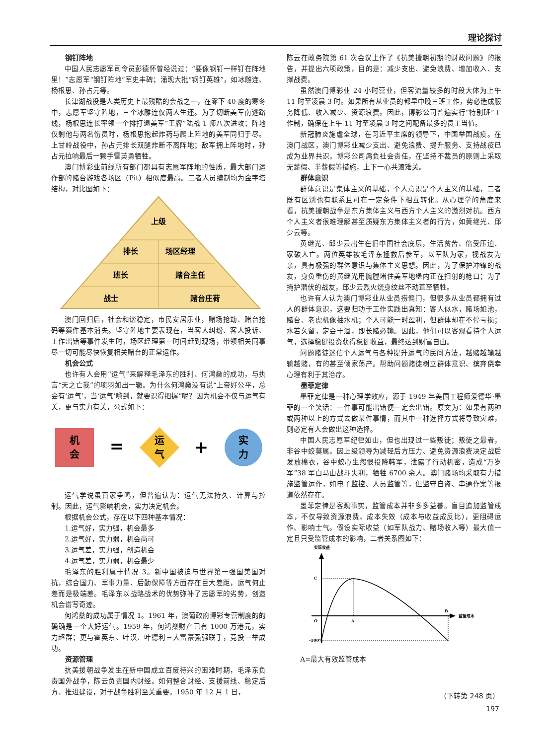理论探讨
钢钉阵地
中国人民志愿军司令员彭德怀曾经说过：“要像钢钉一样钉在阵地里！”志愿军“钢钉阵地”军史丰碑；涌现大批“钢钉英雄”，如冰雕连、杨根思、孙占元等。
长津湖战役是人类历史上最残酷的会战之一，在零下 40 度的寒冬中，志愿军坚守阵地，三个冰雕连仅两人生还。为了切断美军南逃路线，杨根思连长率领一个排打退美军“王牌”陆战 1 师八次进攻；阵地仅剩他与两名伤员时，杨根思抱起炸药与爬上阵地的美军同归于尽。上甘岭战役中，孙占元排长双腿炸断不离阵地；敌军拥上阵地时，孙占元拉响最后一颗手雷英勇牺牲。
澳门博彩业前线所有部门都具有志愿军阵地的性质，最大部门运作部的赌台游戏各场区（Pit）相似度最高。二者人员编制均为金字塔结构，对比图如下：
上级
排长
场区经理
班长
赌台主任
战士
赌台庄荷
澳门回归后，社会和谐稳定，市民安居乐业，赌场抢劫、赌台抢码等案件基本消失。坚守阵地主要表现在，当客人纠纷、客人投诉、工作出错等事件发生时，场区经理第一时间赶到现场，带领相关同事尽一切可能尽快恢复相关赌台的正常运作。
机会公式
也许有人会用“运气”来解释毛泽东的胜利、何鸿燊的成功，与执言“天之亡我”的项羽如出一辙。为什么何鸿燊没有说“上帝好公平，总会有‘运气’，当‘运气’嚟到，就要识得把握”呢？因为机会不仅与运气有关，更与实力有关，公式如下：
机
会
=
运
气
+
实
力
运气学说虽百家争鸣，但普遍认为：运气无法持久、计算与控制。因此，运气影响机会，实力决定机会。
根据机会公式，存在以下四种基本情况：
1.运气好，实力强，机会最多
2.运气好，实力弱，机会尚可
3.运气差，实力强，创造机会
4.运气差，实力弱，机会最少
毛泽东的胜利属于情况 3。新中国被迫与世界第一强国美国对抗，综合国力、军事力量、后勤保障等方面存在巨大差距，运气何止差而是极端差。毛泽东以战略战术的优势弥补了志愿军的劣势，创造机会谱写奇迹。
何鸿燊的成功属于情况 1。1961 年，澳葡政府博彩专营制度的的确确是一个大好运气。1959 年，何鸿燊财产已有 1000 万港元，实力超群；更与霍英东、叶汉、叶德利三大富豪强强联手，竞投一举成功。
资源管理
抗美援朝战争发生在新中国成立百废待兴的困难时期，毛泽东负责国外战争，陈云负责国内财经。如何整合财经、支援前线、稳定后方、推进建设，对于战争胜利至关重要。1950 年 12 月 1 日，
陈云在政务院第 61 次会议上作了《抗美援朝初期的财政问题》的报告，并提出六项政策，目的是：减少支出、避免浪费、增加收入、支撑战费。
虽然澳门博彩业 24 小时营业，但客流量较多的时段大体为上午 11 时至凌晨 3 时。如果所有从业员的都早中晚三班工作，势必造成服务降低、收入减少、资源浪费。因此，博彩公司普遍实行“特别班”工作制，确保在上午 11 时至凌晨 3 时之间配备最多的员工当值。
新冠肺炎施虐全球，在习近平主席的领导下，中国举国战疫。在澳门战区，澳门博彩业减少支出、避免浪费、提升服务、支持战疫已成为业界共识。博彩公司肩负社会责任，在坚持不裁员的原则上采取无薪假、半薪假等措施，上下一心共渡难关。
群体意识
群体意识是集体主义的基础，个人意识是个人主义的基础，二者既有区别也有联系且可在一定条件下相互转化。从心理学的角度来看，抗美援朝战争是东方集体主义与西方个人主义的激烈对抗。西方个人主义者很难理解甚至质疑东方集体主义者的行为，如黄继光、邱少云等。
黄继光、邱少云出生在旧中国社会底层，生活贫苦、倍受压迫、家破人亡。两位英雄被毛泽东拯救后参军，以军队为家，视战友为亲，具有极强的群体意识与集体主义思想。因此，为了保护冲锋的战友，身负重伤的黄继光用胸膛堵住美军地堡内正在扫射的枪口；为了掩护潜伏的战友，邱少云烈火烧身纹丝不动直至牺牲。
也许有人认为澳门博彩业从业员捞偏门，但很多从业员都拥有过人的群体意识，这要归功于工作实践出真知：客人似水，赌场如池，赌台、老虎机像抽水机；个人可能一时盈利，但群体却在不停亏损；水若久留，定会干涸，即长赌必输。因此，他们可以客观看待个人运气，选择稳健投资获得稳健收益，最终达到财富自由。
问题赌徒迷信个人运气与各种提升运气的民间方法，越赌越输越输越赌，有的甚至倾家荡产。帮助问题赌徒树立群体意识、摈弃侥幸心理有利于其治疗。
墨菲定律
墨菲定律是一种心理学效应，源于 1949 年美国工程师爱德华·墨菲的一个笑话：一件事可能出错便一定会出错。原文为：如果有两种或两种以上的方式去做某件事情，而其中一种选择方式将导致灾难，则必定有人会做出这种选择。
中国人民志愿军纪律如山，但也出现过一些叛徒；叛徒之最者，非谷中蛟莫属。因上级领导为减轻后方压力、避免资源浪费决定战后发放棉衣，谷中蛟心生怨恨投降韩军，泄露了行动机密，造成“万岁军”38 军白马山战斗失利，牺牲 6700 余人。澳门赌场均采取有力措施监管运作，如电子监控、人员监管等，但监守自盗、串通作案等报道依然存在。
墨菲定律是客观事实，监管成本并非多多益善。盲目追加监管成本，不仅导致资源浪费、成本失效（成本与收益成反比），更阻碍运作、影响士气。假设实际收益（如军队战力、赌场收入等）最大值一定且只受监管成本的影响，二者关系图如下：
实际收益
监管成本
C
O
A
B
-100%
A=最大有效监管成本
（下转第 248 页）
197